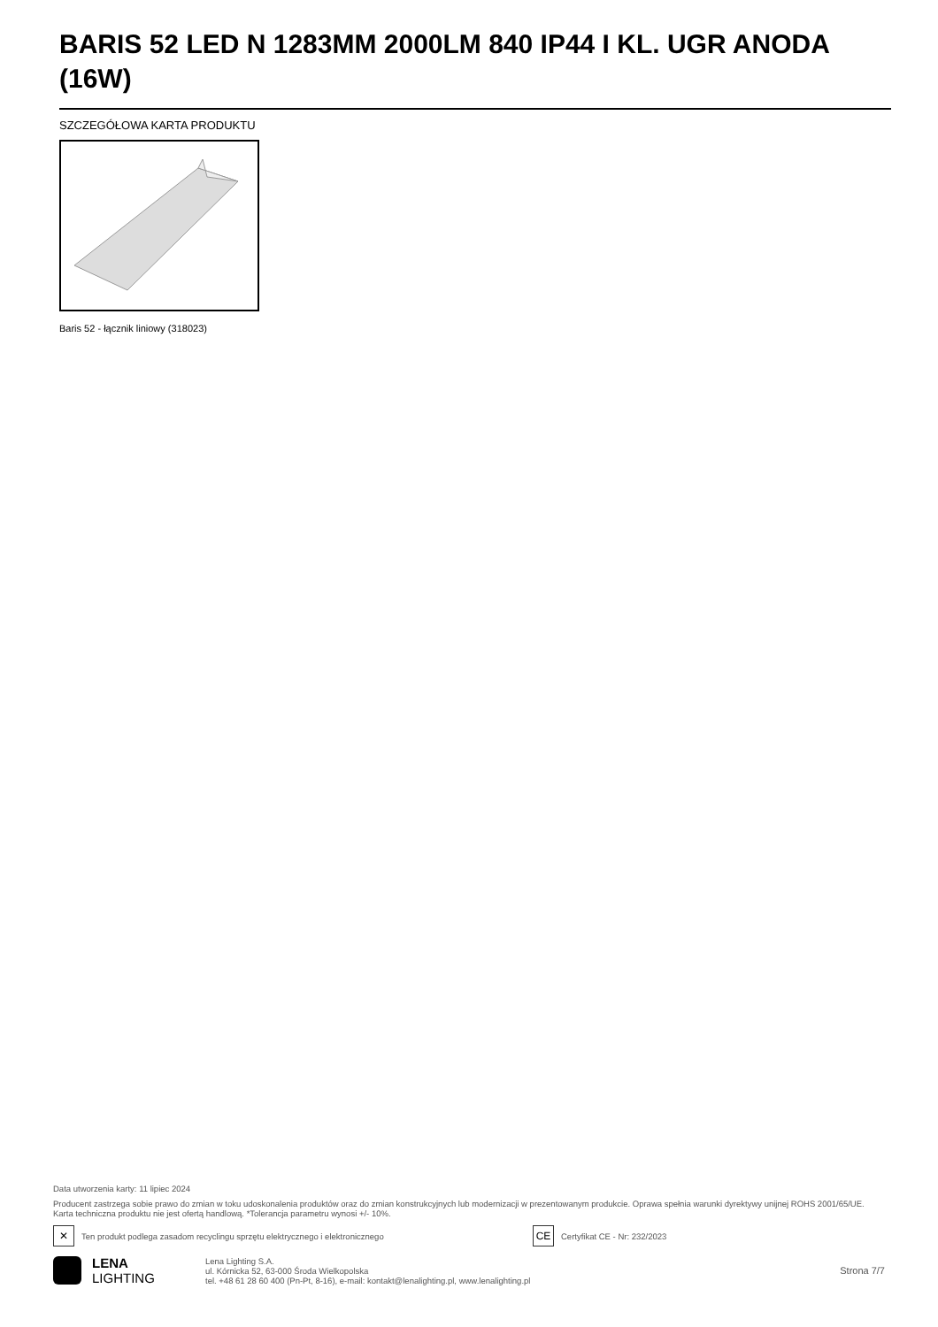BARIS 52 LED N 1283MM 2000LM 840 IP44 I KL. UGR ANODA (16W)
SZCZEGÓŁOWA KARTA PRODUKTU
Baris 52 - łącznik liniowy (318023)
Data utworzenia karty: 11 lipiec 2024
Producent zastrzega sobie prawo do zmian w toku udoskonalenia produktów oraz do zmian konstrukcyjnych lub modernizacji w prezentowanym produkcie. Oprawa spełnia warunki dyrektywy unijnej ROHS 2001/65/UE. Karta techniczna produktu nie jest ofertą handlową. *Tolerancja parametru wynosi +/- 10%.
✕
Ten produkt podlega zasadom recyclingu sprzętu elektrycznego i elektronicznego
CE
Certyfikat CE - Nr: 232/2023
LENA
LIGHTING
Lena Lighting S.A.
ul. Kórnicka 52, 63-000 Środa Wielkopolska
tel. +48 61 28 60 400 (Pn-Pt, 8-16), e-mail: kontakt@lenalighting.pl, www.lenalighting.pl
Strona 7/7